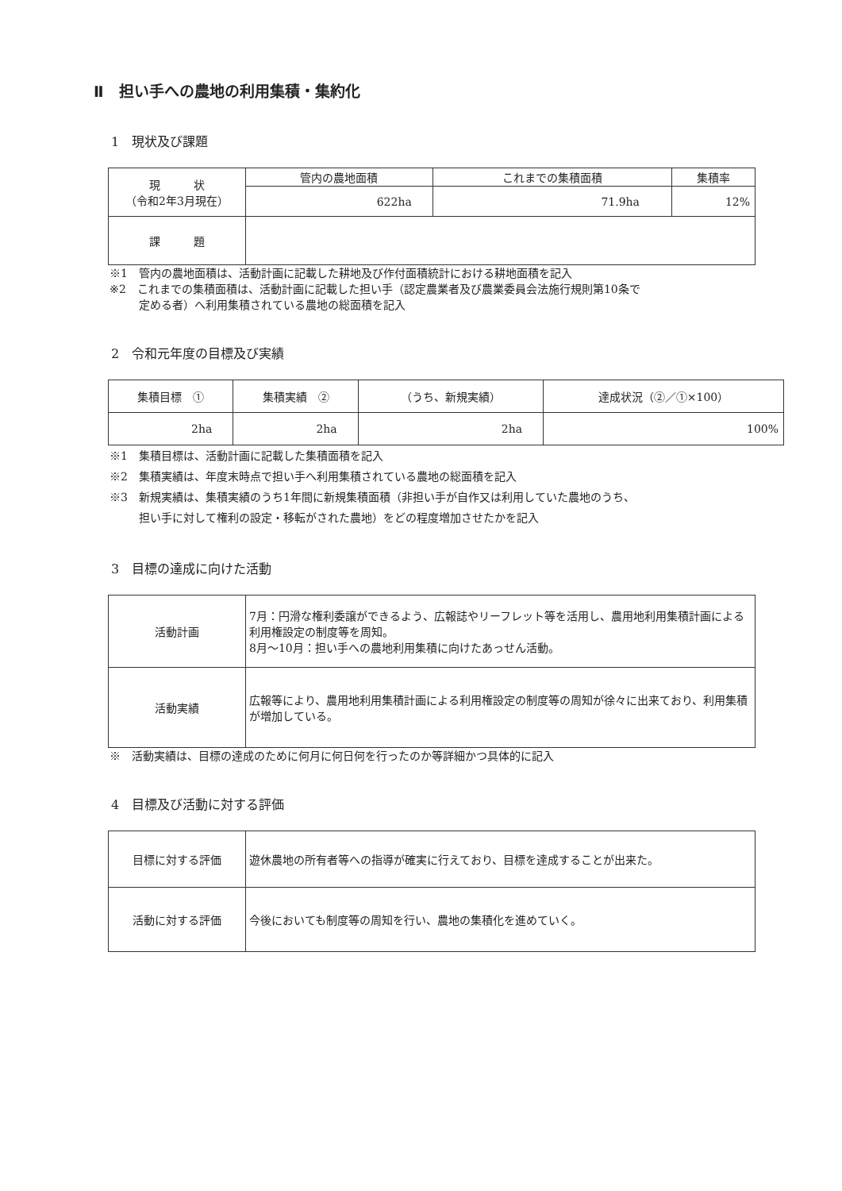Ⅱ　担い手への農地の利用集積・集約化
1　現状及び課題
| 現 状 （令和2年3月現在） | 管内の農地面積 | これまでの集積面積 | 集積率 |
| --- | --- | --- | --- |
| | 622ha | 71.9ha | 12% |
| 課 題 | | | |
※1　管内の農地面積は、活動計画に記載した耕地及び作付面積統計における耕地面積を記入
※2　これまでの集積面積は、活動計画に記載した担い手（認定農業者及び農業委員会法施行規則第10条で
定める者）へ利用集積されている農地の総面積を記入
2　令和元年度の目標及び実績
| 集積目標 ① | 集積実績 ② | （うち、新規実績） | 達成状況（②／①×100） |
| --- | --- | --- | --- |
| 2ha | 2ha | 2ha | 100% |
※1　集積目標は、活動計画に記載した集積面積を記入
※2　集積実績は、年度末時点で担い手へ利用集積されている農地の総面積を記入
※3　新規実績は、集積実績のうち1年間に新規集積面積（非担い手が自作又は利用していた農地のうち、
担い手に対して権利の設定・移転がされた農地）をどの程度増加させたかを記入
3　目標の達成に向けた活動
| 活動計画 | 7月：円滑な権利委譲ができるよう、広報誌やリーフレット等を活用し、農用地利用集積計画による利用権設定の制度等を周知。 8月～10月：担い手への農地利用集積に向けたあっせん活動。 |
| 活動実績 | 広報等により、農用地利用集積計画による利用権設定の制度等の周知が徐々に出来ており、利用集積が増加している。 |
※　活動実績は、目標の達成のために何月に何日何を行ったのか等詳細かつ具体的に記入
4　目標及び活動に対する評価
| 目標に対する評価 | 遊休農地の所有者等への指導が確実に行えており、目標を達成することが出来た。 |
| 活動に対する評価 | 今後においても制度等の周知を行い、農地の集積化を進めていく。 |